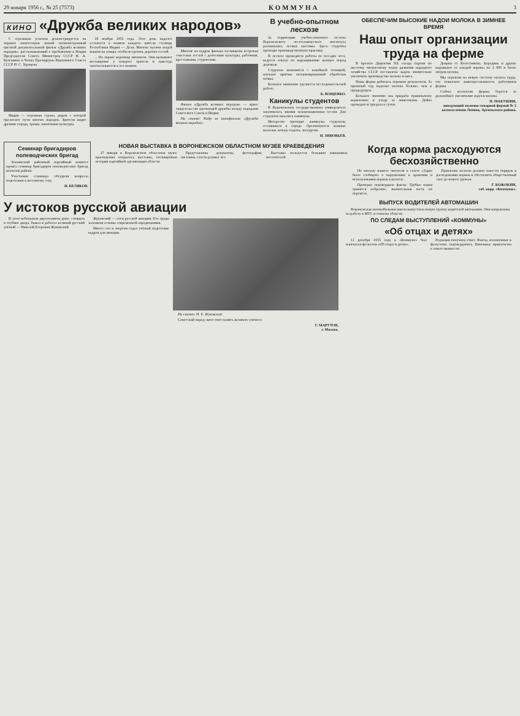29 января 1956 г., № 25 (7573) КОММУНА 3
КИНО «Дружба великих народов»
С огромным успехом демонстрируется на экранах кинотеатров новый полнометражный цветной документальный фильм «Дружба великих народов», рассказывающий о пребывании в Индии Председателя Совета Министров СССР Н. А. Булганина и Члена Президиума Верховного Совета СССР Н. С. Хрущева.
Индия — огромная страна, рядом с которой пролегают пути многих народов. Зрители видят древние города, храмы, памятники культуры.
18 ноября 1955 года. Этот день надолго останется в памяти каждого жителя столицы Республики Индии — Дели. Многие тысячи людей вышли на улицы, чтобы встретить дорогих гостей.
... На экране вереница митингов. Они вызывают восхищение у каждого зрителя и навсегда запечатлеваются в его памяти.
Многие из кадров фильма посвящены встречам советских гостей с деятелями культуры, рабочими, крестьянами, студентами.
Фильм «Дружба великих народов» — яркое свидетельство крепнущей дружбы между народами Советского Союза и Индии.
На снимке: Кадр из кинофильма «Дружба великих народов».
В учебно-опытном лесхозе
За территории учебно-опытного лесхоза Воронежского лесотехнического института раскинулись лесные массивы. Здесь студенты проходят производственную практику.
В лесхозе проводятся работы по посадке леса, ведутся опыты по выращиванию ценных пород деревьев.
Студенты знакомятся с новейшей техникой, изучают приёмы механизированной обработки почвы.
Большое внимание уделяется исследовательской работе.
Б. ВОЩЕНКО.
Каникулы студентов
В Воронежском государственном университете закончилась зимняя экзаменационная сессия. Для студентов начались каникулы.
Интересно проходят каникулы студентов, оставшихся в городе. Организуются лыжные вылазки, вечера отдыха, экскурсии.
И. ЗИНОВЬЕВ.
ОБЕСПЕЧИМ ВЫСОКИЕ НАДОИ МОЛОКА В ЗИМНЕЕ ВРЕМЯ
Наш опыт организации труда на ферме
В проекте Директив XX съезда партии по шестому пятилетнему плану развития народного хозяйства СССР поставлена задача значительно увеличить производство молока и мяса.
Наша ферма добилась хороших результатов. За прошлый год надоено молока больше, чем в предыдущем.
Большое значение мы придаём правильному кормлению и уходу за животными. Дойка проводится три раза в сутки.
Доярки тт. Колесникова, Бородина и другие надаивают от каждой коровы по 2 000 и более литров молока.
Мы перешли на новую систему оплаты труда, что повысило заинтересованность работников фермы.
Сейчас коллектив фермы борется за дальнейшее увеличение надоев молока.
П. МАКУШИН,
заведующий молочно-товарной фермой № 2 колхоза имени Ленина, Эртильского района.
Семинар бригадиров полеводческих бригад
Землянский районный партийный комитет провёл семинар бригадиров полеводческих бригад колхозов района.
Участники семинара обсудили вопросы подготовки к весеннему севу.
И. БЕЛЯКОВ.
НОВАЯ ВЫСТАВКА В ВОРОНЕЖСКОМ ОБЛАСТНОМ МУЗЕЕ КРАЕВЕДЕНИЯ
27 января в Воронежском областном музее краеведения открылась выставка, посвящённая истории партийной организации области.
Представлены документы, фотографии, листовки, газеты разных лет.
Выставка пользуется большим вниманием посетителей.
Когда корма расходуются бесхозяйственно
По письму нашего читателя в газете «Заря» было сообщено о нарушениях в хранении и использовании кормов в колхозе.
Проверка подтвердила факты. Грубые корма хранятся небрежно, значительная часть их портится.
Правление колхоза должно навести порядок в расходовании кормов и обеспечить общественный скот до нового урожая.
Г. КОЖОКИН,
соб. корр. «Коммуны».
У истоков русской авиации
В этом небольшом двухэтажном доме, стоящем в глубине двора, бывал и работал великий русский учёный — Николай Егорович Жуковский.
Жуковский — отец русской авиации. Его труды заложили основы современной аэродинамики.
Много сил и энергии отдал учёный подготовке кадров для авиации.
На снимке: Н. Е. Жуковский.
Советский народ свято чтит память великого учёного.
Г. МАРУТОВ,
г. Москва.
ВЫПУСК ВОДИТЕЛЕЙ АВТОМАШИН
Воронежская автомобильная школа выпустила новую группу водителей автомашин. Они направлены на работу в МТС и совхозы области.
ПО СЛЕДАМ ВЫСТУПЛЕНИЙ «КОММУНЫ»
«Об отцах и детях»
11 декабря 1955 года в «Коммуне» был напечатан фельетон «Об отцах и детях».
Редакция получила ответ. Факты, изложенные в фельетоне, подтвердились. Виновные привлечены к ответственности.